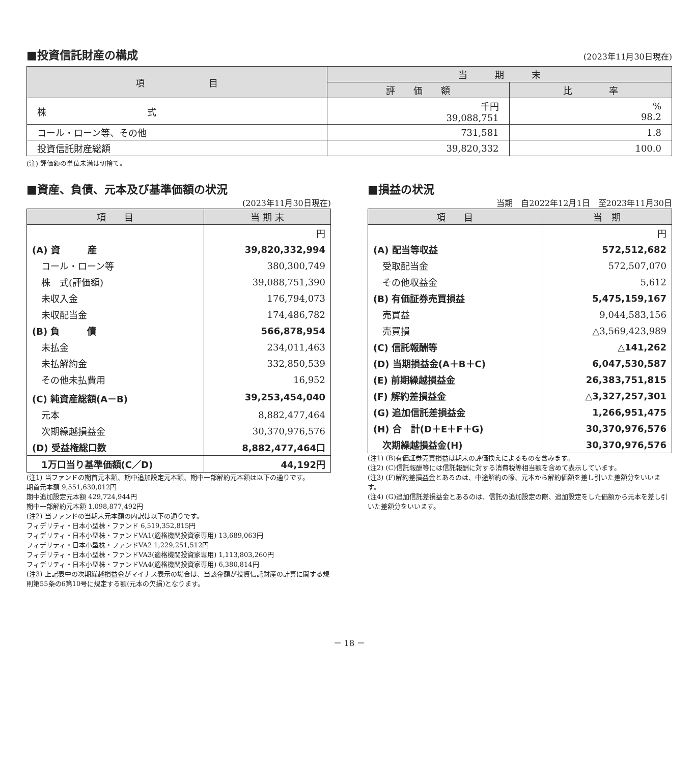■投資信託財産の構成
(2023年11月30日現在)
| 項 目 | 当 期 末 | |
| --- | --- | --- |
| | 評 価 額 | 比 率 |
| 株 式 | 千円 39,088,751 | % 98.2 |
| コール・ローン等、その他 | 731,581 | 1.8 |
| 投資信託財産総額 | 39,820,332 | 100.0 |
(注) 評価額の単位未満は切捨て。
■資産、負債、元本及び基準価額の状況
(2023年11月30日現在)
| 項 目 | 当 期 末 |
| --- | --- |
| | 円 |
| (A) 資 産 | 39,820,332,994 |
| コール・ローン等 | 380,300,749 |
| 株 式(評価額) | 39,088,751,390 |
| 未収入金 | 176,794,073 |
| 未収配当金 | 174,486,782 |
| (B) 負 債 | 566,878,954 |
| 未払金 | 234,011,463 |
| 未払解約金 | 332,850,539 |
| その他未払費用 | 16,952 |
| (C) 純資産総額(A－B) | 39,253,454,040 |
| 元本 | 8,882,477,464 |
| 次期繰越損益金 | 30,370,976,576 |
| (D) 受益権総口数 | 8,882,477,464口 |
| 1万口当り基準価額(C／D) | 44,192円 |
(注1) 当ファンドの期首元本額、期中追加設定元本額、期中一部解約元本額は以下の通りです。
期首元本額 9,551,630,012円
期中追加設定元本額 429,724,944円
期中一部解約元本額 1,098,877,492円
(注2) 当ファンドの当期末元本額の内訳は以下の通りです。
フィデリティ・日本小型株・ファンド 6,519,352,815円
フィデリティ・日本小型株・ファンドVA1(適格機関投資家専用) 13,689,063円
フィデリティ・日本小型株・ファンドVA2 1,229,251,512円
フィデリティ・日本小型株・ファンドVA3(適格機関投資家専用) 1,113,803,260円
フィデリティ・日本小型株・ファンドVA4(適格機関投資家専用) 6,380,814円
(注3) 上記表中の次期繰越損益金がマイナス表示の場合は、当該金額が投資信託財産の計算に関する規則第55条の6第10号に規定する額(元本の欠損)となります。
■損益の状況
当期　自2022年12月1日　至2023年11月30日
| 項 目 | 当 期 |
| --- | --- |
| | 円 |
| (A) 配当等収益 | 572,512,682 |
| 受取配当金 | 572,507,070 |
| その他収益金 | 5,612 |
| (B) 有価証券売買損益 | 5,475,159,167 |
| 売買益 | 9,044,583,156 |
| 売買損 | △3,569,423,989 |
| (C) 信託報酬等 | △141,262 |
| (D) 当期損益金(A＋B＋C) | 6,047,530,587 |
| (E) 前期繰越損益金 | 26,383,751,815 |
| (F) 解約差損益金 | △3,327,257,301 |
| (G) 追加信託差損益金 | 1,266,951,475 |
| (H) 合 計(D＋E＋F＋G) | 30,370,976,576 |
| 次期繰越損益金(H) | 30,370,976,576 |
(注1) (B)有価証券売買損益は期末の評価換えによるものを含みます。
(注2) (C)信託報酬等には信託報酬に対する消費税等相当額を含めて表示しています。
(注3) (F)解約差損益金とあるのは、中途解約の際、元本から解約価額を差し引いた差額分をいいます。
(注4) (G)追加信託差損益金とあるのは、信託の追加設定の際、追加設定をした価額から元本を差し引いた差額分をいいます。
－ 18 －